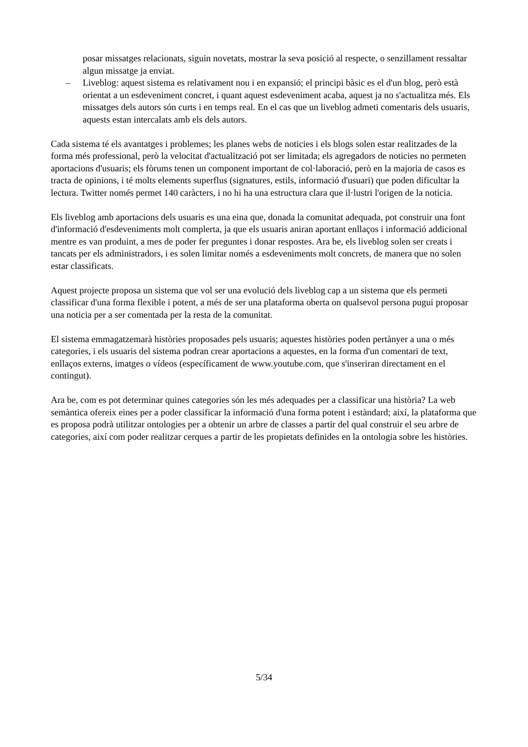posar missatges relacionats, siguin novetats, mostrar la seva posició al respecte, o senzillament ressaltar algun missatge ja enviat.
– Liveblog: aquest sistema es relativament nou i en expansió; el principi bàsic es el d'un blog, però està orientat a un esdeveniment concret, i quant aquest esdeveniment acaba, aquest ja no s'actualitza més. Els missatges dels autors són curts i en temps real. En el cas que un liveblog admeti comentaris dels usuaris, aquests estan intercalats amb els dels autors.
Cada sistema té els avantatges i problemes; les planes webs de noticies i els blogs solen estar realitzades de la forma més professional, però la velocitat d'actualització pot ser limitada; els agregadors de noticies no permeten aportacions d'usuaris; els fòrums tenen un component important de col·laboració, però en la majoria de casos es tracta de opinions, i té molts elements superflus (signatures, estils, informació d'usuari) que poden dificultar la lectura. Twitter només permet 140 caràcters, i no hi ha una estructura clara que il·lustri l'origen de la noticia.
Els liveblog amb aportacions dels usuaris es una eina que, donada la comunitat adequada, pot construir una font d'informació d'esdeveniments molt complerta, ja que els usuaris aniran aportant enllaços i informació addicional mentre es van produint, a mes de poder fer preguntes i donar respostes. Ara be, els liveblog solen ser creats i tancats per els administradors, i es solen limitar només a esdeveniments molt concrets, de manera que no solen estar classificats.
Aquest projecte proposa un sistema que vol ser una evolució dels liveblog cap a un sistema que els permeti classificar d'una forma flexible i potent, a més de ser una plataforma oberta on qualsevol persona pugui proposar una noticia per a ser comentada per la resta de la comunitat.
El sistema emmagatzemarà històries proposades pels usuaris; aquestes històries poden pertànyer a una o més categories, i els usuaris del sistema podran crear aportacions a aquestes, en la forma d'un comentari de text, enllaços externs, imatges o vídeos (específicament de www.youtube.com, que s'inseriran directament en el contingut).
Ara be, com es pot determinar quines categories són les més adequades per a classificar una història? La web semàntica ofereix eines per a poder classificar la informació d'una forma potent i estàndard; així, la plataforma que es proposa podrà utilitzar ontologies per a obtenir un arbre de classes a partir del qual construir el seu arbre de categories, així com poder realitzar cerques a partir de les propietats definides en la ontologia sobre les històries.
5/34